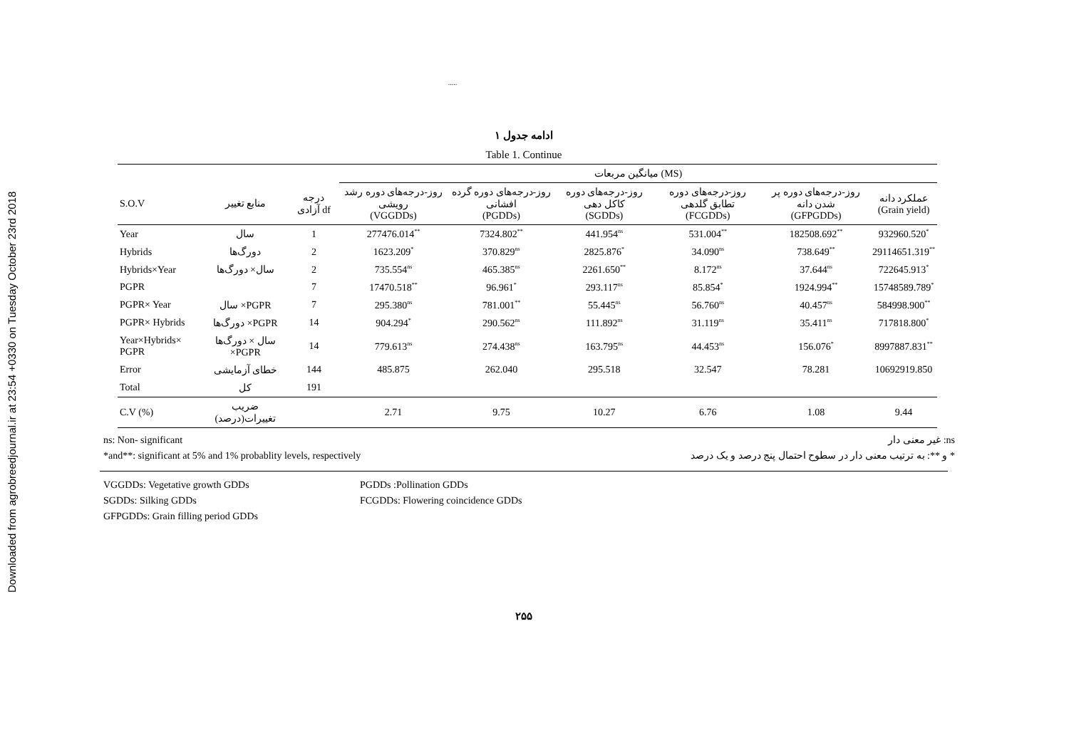Downloaded from agrobreedjournal.ir at 23:54 +0330 on Tuesday October 23rd 2018
.....
ادامه جدول ۱
Table 1. Continue
| | | | میانگین مربعات (MS) | | | | | |
| --- | --- | --- | --- | --- | --- | --- | --- | --- |
| S.O.V | منابع تغییر | درجه آزادی df | روز-درجه‌های دوره رشد رویشی (VGGDDs) | روز-درجه‌های دوره گرده افشانی (PGDDs) | روز-درجه‌های دوره کاکل دهی (SGDDs) | روز-درجه‌های دوره تطابق گلدهی (FCGDDs) | روز-درجه‌های دوره پر شدن دانه (GFPGDDs) | عملکرد دانه (Grain yield) |
| Year | سال | 1 | 277476.014<sup>**</sup> | 7324.802<sup>**</sup> | 441.954<sup>ns</sup> | 531.004<sup>**</sup> | 182508.692<sup>**</sup> | 932960.520<sup>*</sup> |
| Hybrids | دورگ‌ها | 2 | 1623.209<sup>*</sup> | 370.829<sup>ns</sup> | 2825.876<sup>*</sup> | 34.090<sup>ns</sup> | 738.649<sup>**</sup> | 29114651.319<sup>**</sup> |
| Hybrids×Year | سال× دورگ‌ها | 2 | 735.554<sup>ns</sup> | 465.385<sup>ns</sup> | 2261.650<sup>**</sup> | 8.172<sup>ns</sup> | 37.644<sup>ns</sup> | 722645.913<sup>*</sup> |
| PGPR | | 7 | 17470.518<sup>**</sup> | 96.961<sup>*</sup> | 293.117<sup>ns</sup> | 85.854<sup>*</sup> | 1924.994<sup>**</sup> | 15748589.789<sup>*</sup> |
| PGPR× Year | سال ×PGPR | 7 | 295.380<sup>ns</sup> | 781.001<sup>**</sup> | 55.445<sup>ns</sup> | 56.760<sup>ns</sup> | 40.457<sup>ns</sup> | 584998.900<sup>**</sup> |
| PGPR× Hybrids | دورگ‌ها ×PGPR | 14 | 904.294<sup>*</sup> | 290.562<sup>ns</sup> | 111.892<sup>ns</sup> | 31.119<sup>ns</sup> | 35.411<sup>ns</sup> | 717818.800<sup>*</sup> |
| Year×Hybrids× PGPR | سال × دورگ‌ها ×PGPR | 14 | 779.613<sup>ns</sup> | 274.438<sup>ns</sup> | 163.795<sup>ns</sup> | 44.453<sup>ns</sup> | 156.076<sup>*</sup> | 8997887.831<sup>**</sup> |
| Error | خطای آزمایشی | 144 | 485.875 | 262.040 | 295.518 | 32.547 | 78.281 | 10692919.850 |
| Total | کل | 191 | | | | | | |
| C.V (%) | ضریب تغییرات(درصد) | | 2.71 | 9.75 | 10.27 | 6.76 | 1.08 | 9.44 |
ns: Non- significant
*and**: significant at 5% and 1% probablity levels, respectively
ns: غیر معنی دار
* و **: به ترتیب معنی دار در سطوح احتمال پنج درصد و یک درصد
VGGDDs: Vegetative growth GDDs
PGDDs :Pollination GDDs
SGDDs: Silking GDDs
FCGDDs: Flowering coincidence GDDs
GFPGDDs: Grain filling period GDDs
۲۵۵